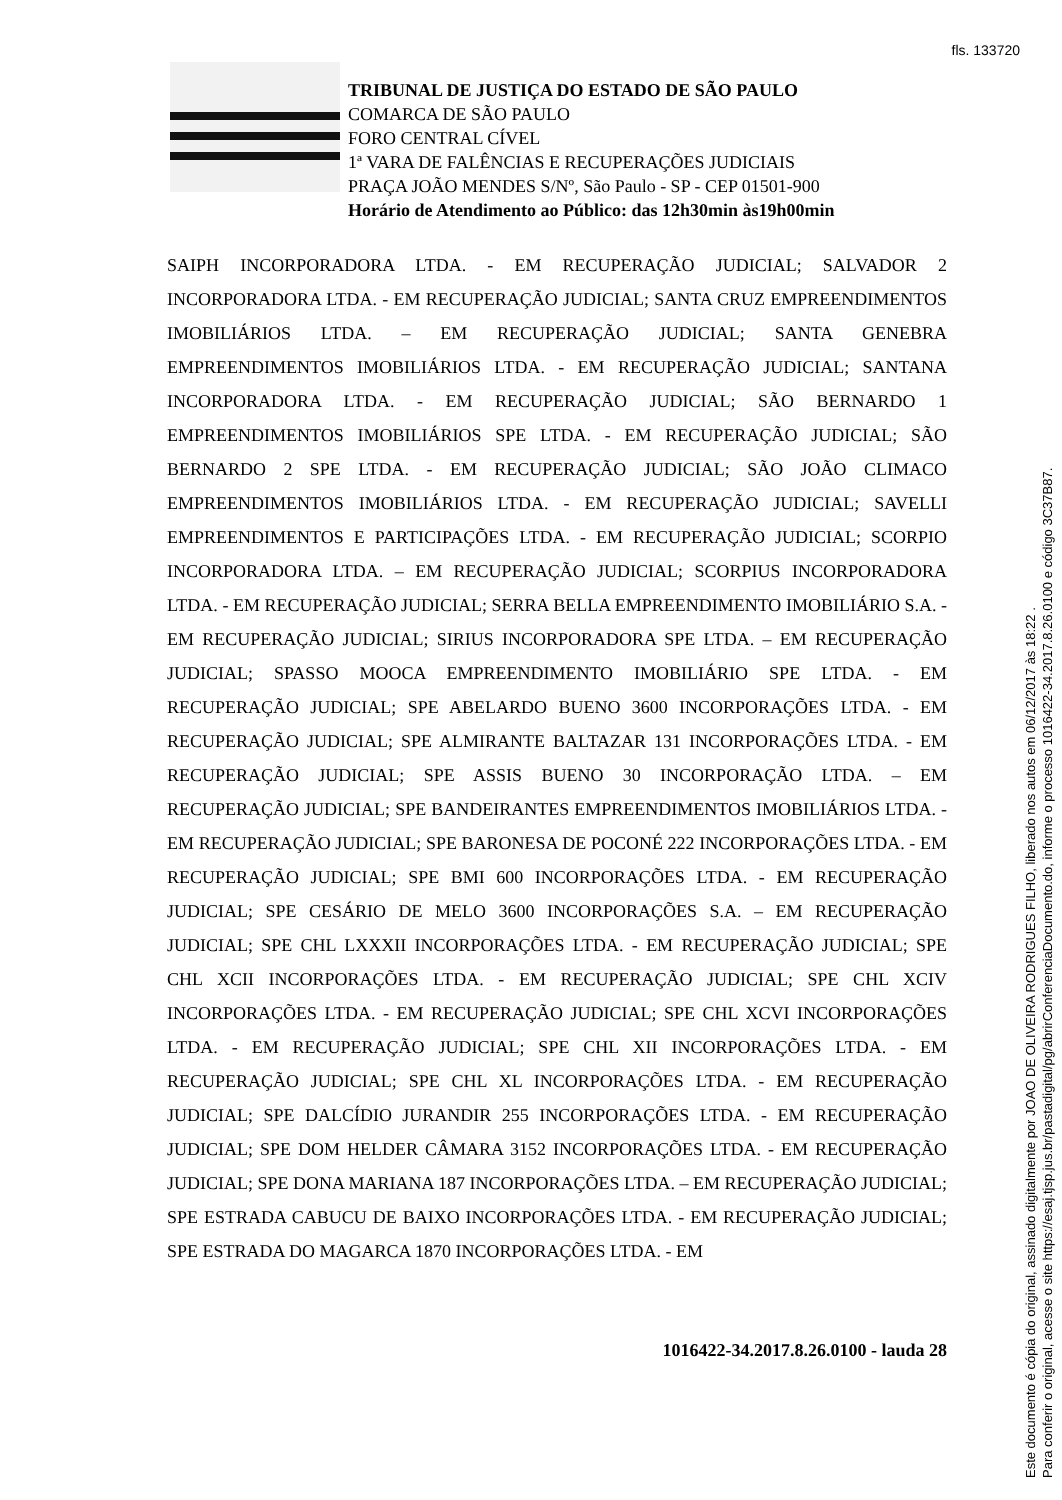fls. 133720
TRIBUNAL DE JUSTIÇA DO ESTADO DE SÃO PAULO
COMARCA DE SÃO PAULO
FORO CENTRAL CÍVEL
1ª VARA DE FALÊNCIAS E RECUPERAÇÕES JUDICIAIS
PRAÇA JOÃO MENDES S/Nº, São Paulo - SP - CEP 01501-900
Horário de Atendimento ao Público: das 12h30min às19h00min
SAIPH INCORPORADORA LTDA. - EM RECUPERAÇÃO JUDICIAL; SALVADOR 2 INCORPORADORA LTDA. - EM RECUPERAÇÃO JUDICIAL; SANTA CRUZ EMPREENDIMENTOS IMOBILIÁRIOS LTDA. – EM RECUPERAÇÃO JUDICIAL; SANTA GENEBRA EMPREENDIMENTOS IMOBILIÁRIOS LTDA. - EM RECUPERAÇÃO JUDICIAL; SANTANA INCORPORADORA LTDA. - EM RECUPERAÇÃO JUDICIAL; SÃO BERNARDO 1 EMPREENDIMENTOS IMOBILIÁRIOS SPE LTDA. - EM RECUPERAÇÃO JUDICIAL; SÃO BERNARDO 2 SPE LTDA. - EM RECUPERAÇÃO JUDICIAL; SÃO JOÃO CLIMACO EMPREENDIMENTOS IMOBILIÁRIOS LTDA. - EM RECUPERAÇÃO JUDICIAL; SAVELLI EMPREENDIMENTOS E PARTICIPAÇÕES LTDA. - EM RECUPERAÇÃO JUDICIAL; SCORPIO INCORPORADORA LTDA. – EM RECUPERAÇÃO JUDICIAL; SCORPIUS INCORPORADORA LTDA. - EM RECUPERAÇÃO JUDICIAL; SERRA BELLA EMPREENDIMENTO IMOBILIÁRIO S.A. - EM RECUPERAÇÃO JUDICIAL; SIRIUS INCORPORADORA SPE LTDA. – EM RECUPERAÇÃO JUDICIAL; SPASSO MOOCA EMPREENDIMENTO IMOBILIÁRIO SPE LTDA. - EM RECUPERAÇÃO JUDICIAL; SPE ABELARDO BUENO 3600 INCORPORAÇÕES LTDA. - EM RECUPERAÇÃO JUDICIAL; SPE ALMIRANTE BALTAZAR 131 INCORPORAÇÕES LTDA. - EM RECUPERAÇÃO JUDICIAL; SPE ASSIS BUENO 30 INCORPORAÇÃO LTDA. – EM RECUPERAÇÃO JUDICIAL; SPE BANDEIRANTES EMPREENDIMENTOS IMOBILIÁRIOS LTDA. - EM RECUPERAÇÃO JUDICIAL; SPE BARONESA DE POCONÉ 222 INCORPORAÇÕES LTDA. - EM RECUPERAÇÃO JUDICIAL; SPE BMI 600 INCORPORAÇÕES LTDA. - EM RECUPERAÇÃO JUDICIAL; SPE CESÁRIO DE MELO 3600 INCORPORAÇÕES S.A. – EM RECUPERAÇÃO JUDICIAL; SPE CHL LXXXII INCORPORAÇÕES LTDA. - EM RECUPERAÇÃO JUDICIAL; SPE CHL XCII INCORPORAÇÕES LTDA. - EM RECUPERAÇÃO JUDICIAL; SPE CHL XCIV INCORPORAÇÕES LTDA. - EM RECUPERAÇÃO JUDICIAL; SPE CHL XCVI INCORPORAÇÕES LTDA. - EM RECUPERAÇÃO JUDICIAL; SPE CHL XII INCORPORAÇÕES LTDA. - EM RECUPERAÇÃO JUDICIAL; SPE CHL XL INCORPORAÇÕES LTDA. - EM RECUPERAÇÃO JUDICIAL; SPE DALCÍDIO JURANDIR 255 INCORPORAÇÕES LTDA. - EM RECUPERAÇÃO JUDICIAL; SPE DOM HELDER CÂMARA 3152 INCORPORAÇÕES LTDA. - EM RECUPERAÇÃO JUDICIAL; SPE DONA MARIANA 187 INCORPORAÇÕES LTDA. – EM RECUPERAÇÃO JUDICIAL; SPE ESTRADA CABUCU DE BAIXO INCORPORAÇÕES LTDA. - EM RECUPERAÇÃO JUDICIAL; SPE ESTRADA DO MAGARCA 1870 INCORPORAÇÕES LTDA. - EM
1016422-34.2017.8.26.0100 - lauda 28
Este documento é cópia do original, assinado digitalmente por JOAO DE OLIVEIRA RODRIGUES FILHO, liberado nos autos em 06/12/2017 às 18:22 .
Para conferir o original, acesse o site https://esaj.tjsp.jus.br/pastadigital/pg/abrirConferenciaDocumento.do, informe o processo 1016422-34.2017.8.26.0100 e código 3C37B87.